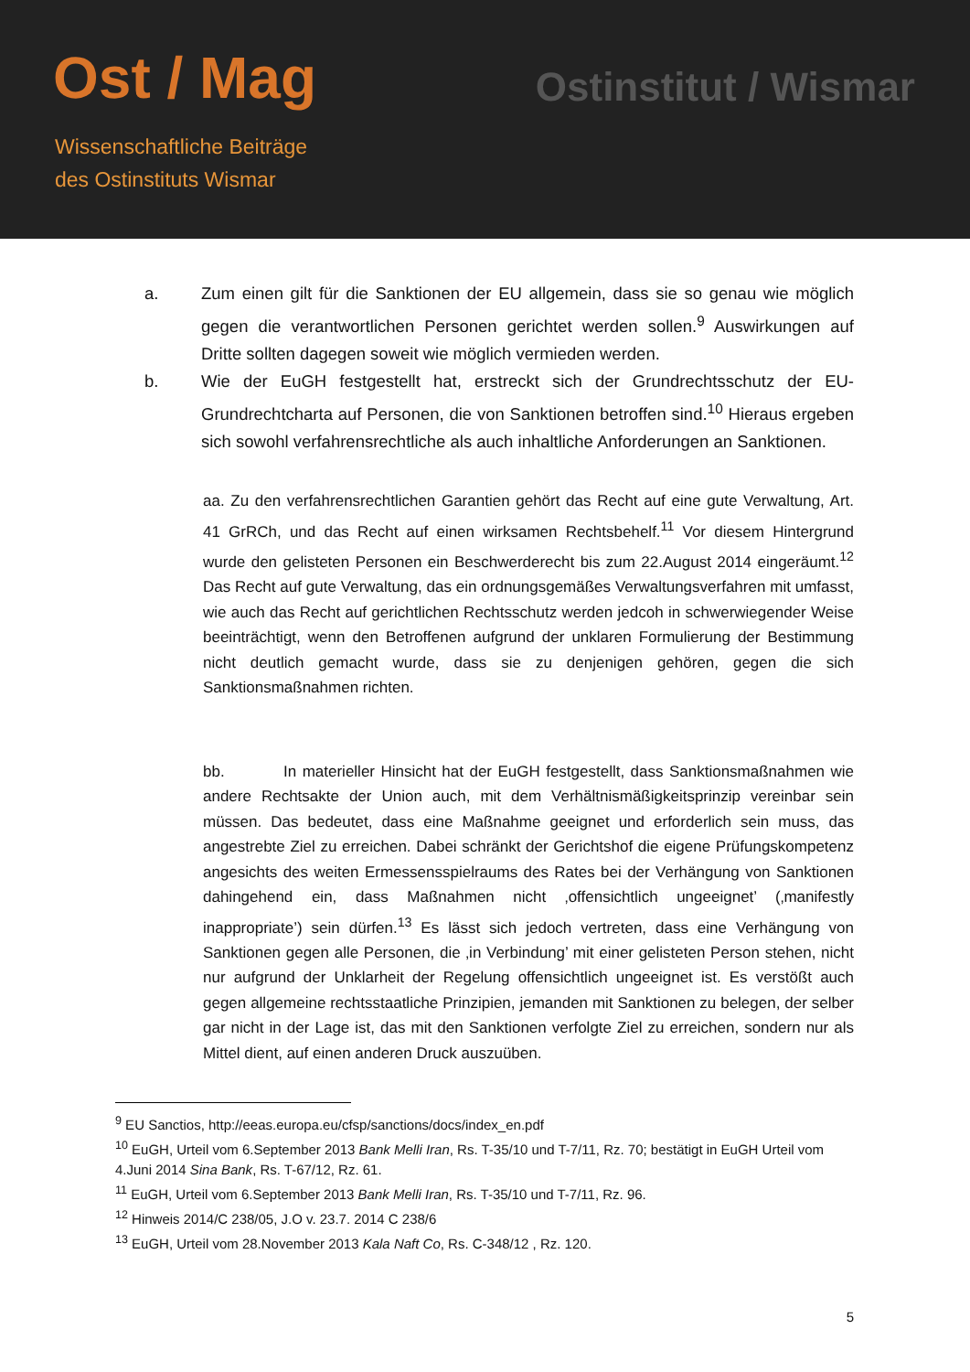Ost / Mag
Wissenschaftliche Beiträge
des Ostinstituts Wismar
Ostinstitut / Wismar
a. Zum einen gilt für die Sanktionen der EU allgemein, dass sie so genau wie möglich gegen die verantwortlichen Personen gerichtet werden sollen.<sup>9</sup> Auswirkungen auf Dritte sollten dagegen soweit wie möglich vermieden werden.
b. Wie der EuGH festgestellt hat, erstreckt sich der Grundrechtsschutz der EU-Grundrechtcharta auf Personen, die von Sanktionen betroffen sind.<sup>10</sup> Hieraus ergeben sich sowohl verfahrensrechtliche als auch inhaltliche Anforderungen an Sanktionen.
aa. Zu den verfahrensrechtlichen Garantien gehört das Recht auf eine gute Verwaltung, Art. 41 GrRCh, und das Recht auf einen wirksamen Rechtsbehelf.<sup>11</sup> Vor diesem Hintergrund wurde den gelisteten Personen ein Beschwerderecht bis zum 22.August 2014 eingeräumt.<sup>12</sup> Das Recht auf gute Verwaltung, das ein ordnungsgemäßes Verwaltungsverfahren mit umfasst, wie auch das Recht auf gerichtlichen Rechtsschutz werden jedcoh in schwerwiegender Weise beeinträchtigt, wenn den Betroffenen aufgrund der unklaren Formulierung der Bestimmung nicht deutlich gemacht wurde, dass sie zu denjenigen gehören, gegen die sich Sanktionsmaßnahmen richten.
bb. In materieller Hinsicht hat der EuGH festgestellt, dass Sanktionsmaßnahmen wie andere Rechtsakte der Union auch, mit dem Verhältnismäßigkeitsprinzip vereinbar sein müssen. Das bedeutet, dass eine Maßnahme geeignet und erforderlich sein muss, das angestrebte Ziel zu erreichen. Dabei schränkt der Gerichtshof die eigene Prüfungskompetenz angesichts des weiten Ermessensspielraums des Rates bei der Verhängung von Sanktionen dahingehend ein, dass Maßnahmen nicht ‚offensichtlich ungeeignet’ (‚manifestly inappropriate’) sein dürfen.<sup>13</sup> Es lässt sich jedoch vertreten, dass eine Verhängung von Sanktionen gegen alle Personen, die ‚in Verbindung’ mit einer gelisteten Person stehen, nicht nur aufgrund der Unklarheit der Regelung offensichtlich ungeeignet ist. Es verstößt auch gegen allgemeine rechtsstaatliche Prinzipien, jemanden mit Sanktionen zu belegen, der selber gar nicht in der Lage ist, das mit den Sanktionen verfolgte Ziel zu erreichen, sondern nur als Mittel dient, auf einen anderen Druck auszuüben.
<sup>9</sup> EU Sanctios, http://eeas.europa.eu/cfsp/sanctions/docs/index_en.pdf
<sup>10</sup> EuGH, Urteil vom 6.September 2013 Bank Melli Iran, Rs. T-35/10 und T-7/11, Rz. 70; bestätigt in EuGH Urteil vom 4.Juni 2014 Sina Bank, Rs. T-67/12, Rz. 61.
<sup>11</sup> EuGH, Urteil vom 6.September 2013 Bank Melli Iran, Rs. T-35/10 und T-7/11, Rz. 96.
<sup>12</sup> Hinweis 2014/C 238/05, J.O v. 23.7. 2014 C 238/6
<sup>13</sup> EuGH, Urteil vom 28.November 2013 Kala Naft Co, Rs. C-348/12 , Rz. 120.
5